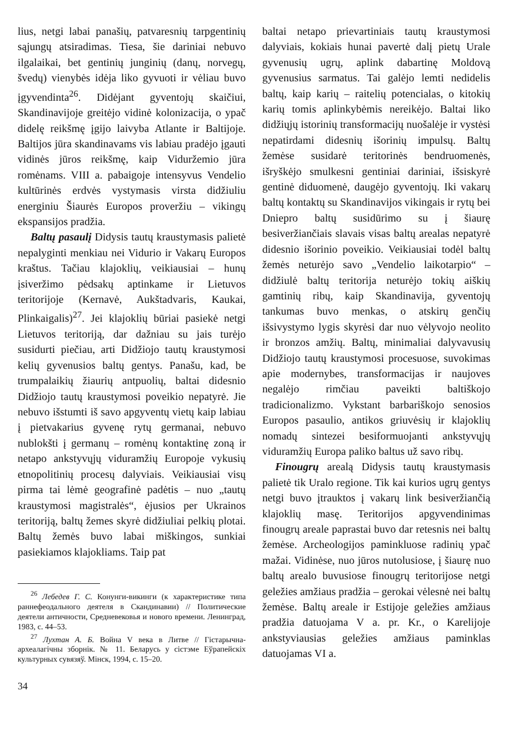lius, netgi labai panašių, patvaresnių tarpgentinių sąjungų atsiradimas. Tiesa, šie dariniai nebuvo ilgalaikai, bet gentinių junginių (danų, norvegų, švedų) vienybės idėja liko gyvuoti ir vėliau buvo įgyvendinta<sup>26</sup>. Didėjant gyventojų skaičiui, Skandinavijoje greitėjo vidinė kolonizacija, o ypač didelę reikšmę įgijo laivyba Atlante ir Baltijoje. Baltijos jūra skandinavams vis labiau pradėjo įgauti vidinės jūros reikšmę, kaip Viduržemio jūra romėnams. VIII a. pabaigoje intensyvus Vendelio kultūrinės erdvės vystymasis virsta didžiuliu energiniu Šiaurės Europos proveržiu – vikingų ekspansijos pradžia.
Baltų pasaulį Didysis tautų kraustymasis palietė nepalyginti menkiau nei Vidurio ir Vakarų Europos kraštus. Tačiau klajoklių, veikiausiai – hunų įsiveržimo pėdsakų aptinkame ir Lietuvos teritorijoje (Kernavė, Aukštadvaris, Kaukai, Plinkaigalis)<sup>27</sup>. Jei klajoklių būriai pasiekė netgi Lietuvos teritoriją, dar dažniau su jais turėjo susidurti piečiau, arti Didžiojo tautų kraustymosi kelių gyvenusios baltų gentys. Panašu, kad, be trumpalaikių žiaurių antpuolių, baltai didesnio Didžiojo tautų kraustymosi poveikio nepatyrė. Jie nebuvo išstumti iš savo apgyventų vietų kaip labiau į pietvakarius gyvenę rytų germanai, nebuvo nublokšti į germanų – romėnų kontaktinę zoną ir netapo ankstyvųjų viduramžių Europoje vykusių etnopolitinių procesų dalyviais. Veikiausiai visų pirma tai lėmė geografinė padėtis – nuo „tautų kraustymosi magistralės“, ėjusios per Ukrainos teritoriją, baltų žemes skyrė didžiuliai pelkių plotai. Baltų žemės buvo labai miškingos, sunkiai pasiekiamos klajokliams. Taip pat
<sup>26</sup> Лебедев Г. С. Конунги-викинги (к характеристике типа раннефеодального деятеля в Скандинавии) // Политические деятели античности, Средневековья и нового времени. Ленинград, 1983, с. 44–53.
<sup>27</sup> Лухтан А. Б. Война V века в Литве // Гістарычна-археалагічны зборнік. № 11. Беларусь у сістэме Еўрапейскіх культурных сувязяў. Мінск, 1994, с. 15–20.
baltai netapo prievartiniais tautų kraustymosi dalyviais, kokiais hunai pavertė dalį pietų Urale gyvenusių ugrų, aplink dabartinę Moldovą gyvenusius sarmatus. Tai galėjo lemti nedidelis baltų, kaip karių – raitelių potencialas, o kitokių karių tomis aplinkybėmis nereikėjo. Baltai liko didžiųjų istorinių transformacijų nuošalėje ir vystėsi nepatirdami didesnių išorinių impulsų. Baltų žemėse susidarė teritorinės bendruomenės, išryškėjo smulkesni gentiniai dariniai, išsiskyrė gentinė diduomenė, daugėjo gyventojų. Iki vakarų baltų kontaktų su Skandinavijos vikingais ir rytų bei Dniepro baltų susidūrimo su į šiaurę besiveržiančiais slavais visas baltų arealas nepatyrė didesnio išorinio poveikio. Veikiausiai todėl baltų žemės neturėjo savo „Vendelio laikotarpio“ – didžiulė baltų teritorija neturėjo tokių aiškių gamtinių ribų, kaip Skandinavija, gyventojų tankumas buvo menkas, o atskirų genčių išsivystymo lygis skyrėsi dar nuo vėlyvojo neolito ir bronzos amžių. Baltų, minimaliai dalyvavusių Didžiojo tautų kraustymosi procesuose, suvokimas apie modernybes, transformacijas ir naujoves negalėjo rimčiau paveikti baltiškojo tradicionalizmo. Vykstant barbariškojo senosios Europos pasaulio, antikos griuvėsių ir klajoklių nomadų sintezei besiformuojanti ankstyvųjų viduramžių Europa paliko baltus už savo ribų.
Finougrų arealą Didysis tautų kraustymasis palietė tik Uralo regione. Tik kai kurios ugrų gentys netgi buvo įtrauktos į vakarų link besiveržiančią klajoklių masę. Teritorijos apgyvendinimas finougrų areale paprastai buvo dar retesnis nei baltų žemėse. Archeologijos paminkluose radinių ypač mažai. Vidinėse, nuo jūros nutolusiose, į šiaurę nuo baltų arealo buvusiose finougrų teritorijose netgi geležies amžiaus pradžia – gerokai vėlesnė nei baltų žemėse. Baltų areale ir Estijoje geležies amžiaus pradžia datuojama V a. pr. Kr., o Karelijoje ankstyviausias geležies amžiaus paminklas datuojamas VI a.
34